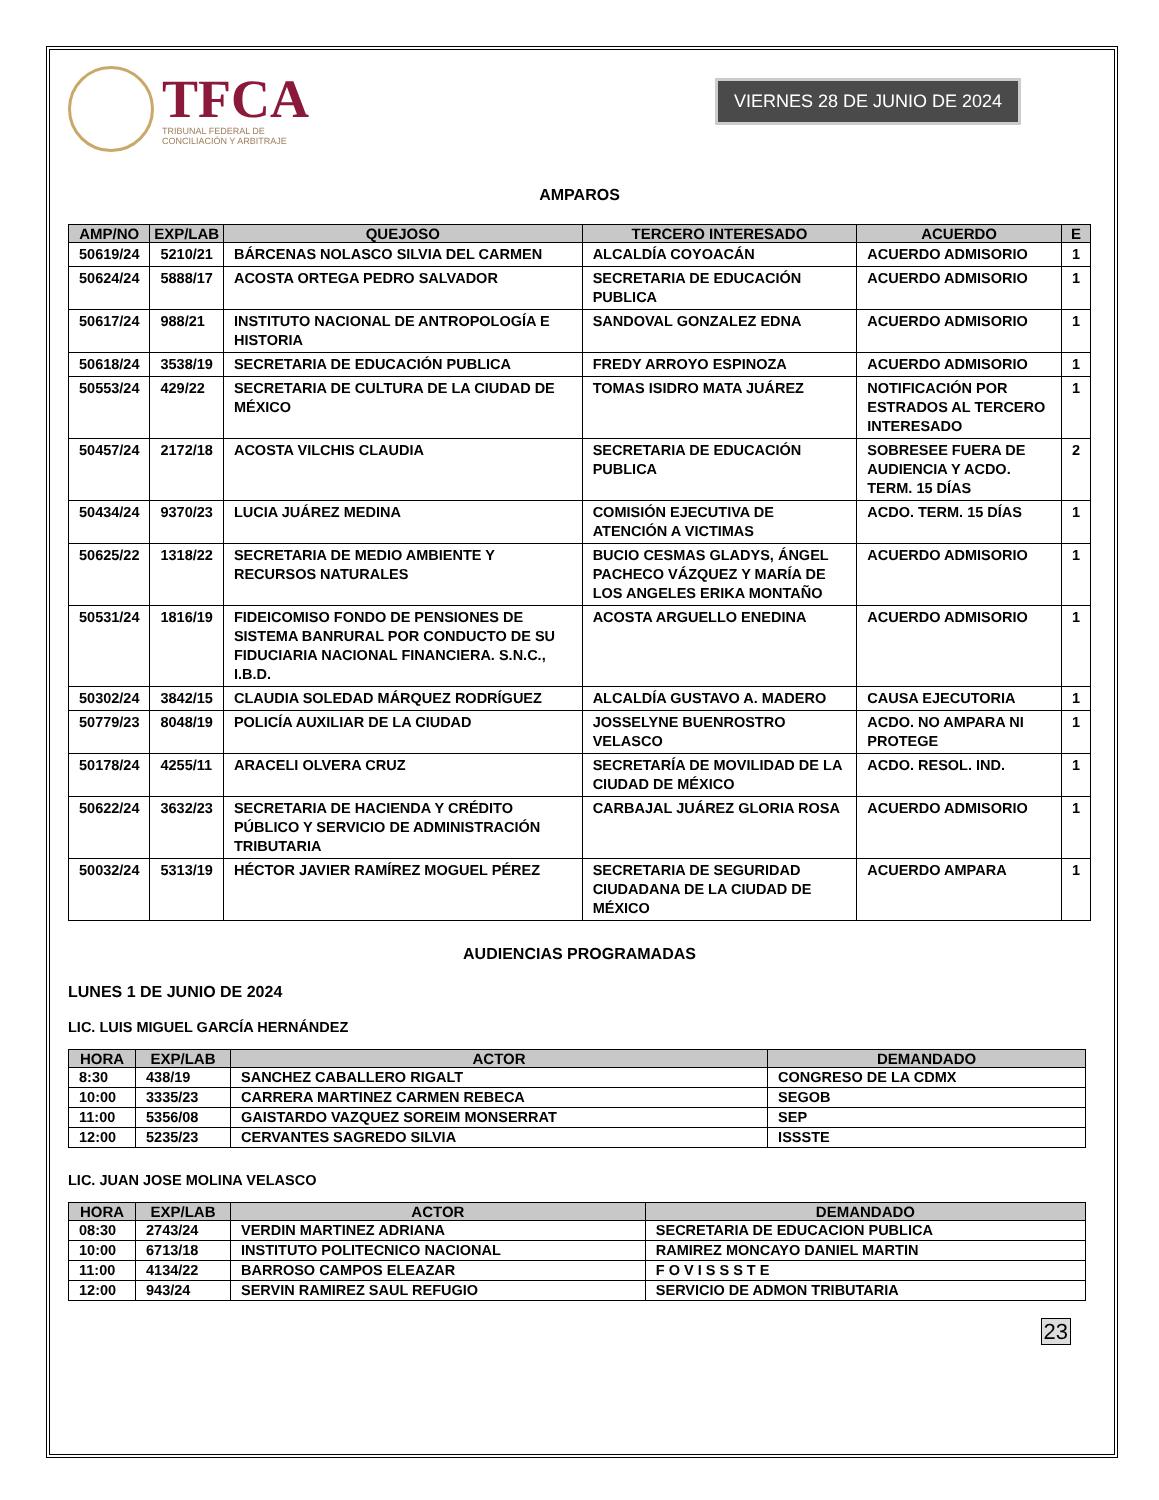TFCA
TRIBUNAL FEDERAL DE
CONCILIACIÓN Y ARBITRAJE
VIERNES 28 DE JUNIO DE 2024
AMPAROS
| AMP/NO | EXP/LAB | QUEJOSO | TERCERO INTERESADO | ACUERDO | E |
| --- | --- | --- | --- | --- | --- |
| 50619/24 | 5210/21 | BÁRCENAS NOLASCO SILVIA DEL CARMEN | ALCALDÍA COYOACÁN | ACUERDO ADMISORIO | 1 |
| 50624/24 | 5888/17 | ACOSTA ORTEGA PEDRO SALVADOR | SECRETARIA DE EDUCACIÓN PUBLICA | ACUERDO ADMISORIO | 1 |
| 50617/24 | 988/21 | INSTITUTO NACIONAL DE ANTROPOLOGÍA E HISTORIA | SANDOVAL GONZALEZ EDNA | ACUERDO ADMISORIO | 1 |
| 50618/24 | 3538/19 | SECRETARIA DE EDUCACIÓN PUBLICA | FREDY ARROYO ESPINOZA | ACUERDO ADMISORIO | 1 |
| 50553/24 | 429/22 | SECRETARIA DE CULTURA DE LA CIUDAD DE MÉXICO | TOMAS ISIDRO MATA JUÁREZ | NOTIFICACIÓN POR ESTRADOS AL TERCERO INTERESADO | 1 |
| 50457/24 | 2172/18 | ACOSTA VILCHIS CLAUDIA | SECRETARIA DE EDUCACIÓN PUBLICA | SOBRESEE FUERA DE AUDIENCIA Y ACDO. TERM. 15 DÍAS | 2 |
| 50434/24 | 9370/23 | LUCIA JUÁREZ MEDINA | COMISIÓN EJECUTIVA DE ATENCIÓN A VICTIMAS | ACDO. TERM. 15 DÍAS | 1 |
| 50625/22 | 1318/22 | SECRETARIA DE MEDIO AMBIENTE Y RECURSOS NATURALES | BUCIO CESMAS GLADYS, ÁNGEL PACHECO VÁZQUEZ Y MARÍA DE LOS ANGELES ERIKA MONTAÑO | ACUERDO ADMISORIO | 1 |
| 50531/24 | 1816/19 | FIDEICOMISO FONDO DE PENSIONES DE SISTEMA BANRURAL POR CONDUCTO DE SU FIDUCIARIA NACIONAL FINANCIERA. S.N.C., I.B.D. | ACOSTA ARGUELLO ENEDINA | ACUERDO ADMISORIO | 1 |
| 50302/24 | 3842/15 | CLAUDIA SOLEDAD MÁRQUEZ RODRÍGUEZ | ALCALDÍA GUSTAVO A. MADERO | CAUSA EJECUTORIA | 1 |
| 50779/23 | 8048/19 | POLICÍA AUXILIAR DE LA CIUDAD | JOSSELYNE BUENROSTRO VELASCO | ACDO. NO AMPARA NI PROTEGE | 1 |
| 50178/24 | 4255/11 | ARACELI OLVERA CRUZ | SECRETARÍA DE MOVILIDAD DE LA CIUDAD DE MÉXICO | ACDO. RESOL. IND. | 1 |
| 50622/24 | 3632/23 | SECRETARIA DE HACIENDA Y CRÉDITO PÚBLICO Y SERVICIO DE ADMINISTRACIÓN TRIBUTARIA | CARBAJAL JUÁREZ GLORIA ROSA | ACUERDO ADMISORIO | 1 |
| 50032/24 | 5313/19 | HÉCTOR JAVIER RAMÍREZ MOGUEL PÉREZ | SECRETARIA DE SEGURIDAD CIUDADANA DE LA CIUDAD DE MÉXICO | ACUERDO AMPARA | 1 |
AUDIENCIAS PROGRAMADAS
LUNES 1 DE JUNIO DE 2024
LIC. LUIS MIGUEL GARCÍA HERNÁNDEZ
| HORA | EXP/LAB | ACTOR | DEMANDADO |
| --- | --- | --- | --- |
| 8:30 | 438/19 | SANCHEZ CABALLERO RIGALT | CONGRESO DE LA CDMX |
| 10:00 | 3335/23 | CARRERA MARTINEZ CARMEN REBECA | SEGOB |
| 11:00 | 5356/08 | GAISTARDO VAZQUEZ SOREIM MONSERRAT | SEP |
| 12:00 | 5235/23 | CERVANTES SAGREDO SILVIA | ISSSTE |
LIC. JUAN JOSE MOLINA VELASCO
| HORA | EXP/LAB | ACTOR | DEMANDADO |
| --- | --- | --- | --- |
| 08:30 | 2743/24 | VERDIN MARTINEZ ADRIANA | SECRETARIA DE EDUCACION PUBLICA |
| 10:00 | 6713/18 | INSTITUTO POLITECNICO NACIONAL | RAMIREZ MONCAYO DANIEL MARTIN |
| 11:00 | 4134/22 | BARROSO CAMPOS ELEAZAR | F O V I S S S T E |
| 12:00 | 943/24 | SERVIN RAMIREZ SAUL REFUGIO | SERVICIO DE ADMON TRIBUTARIA |
23